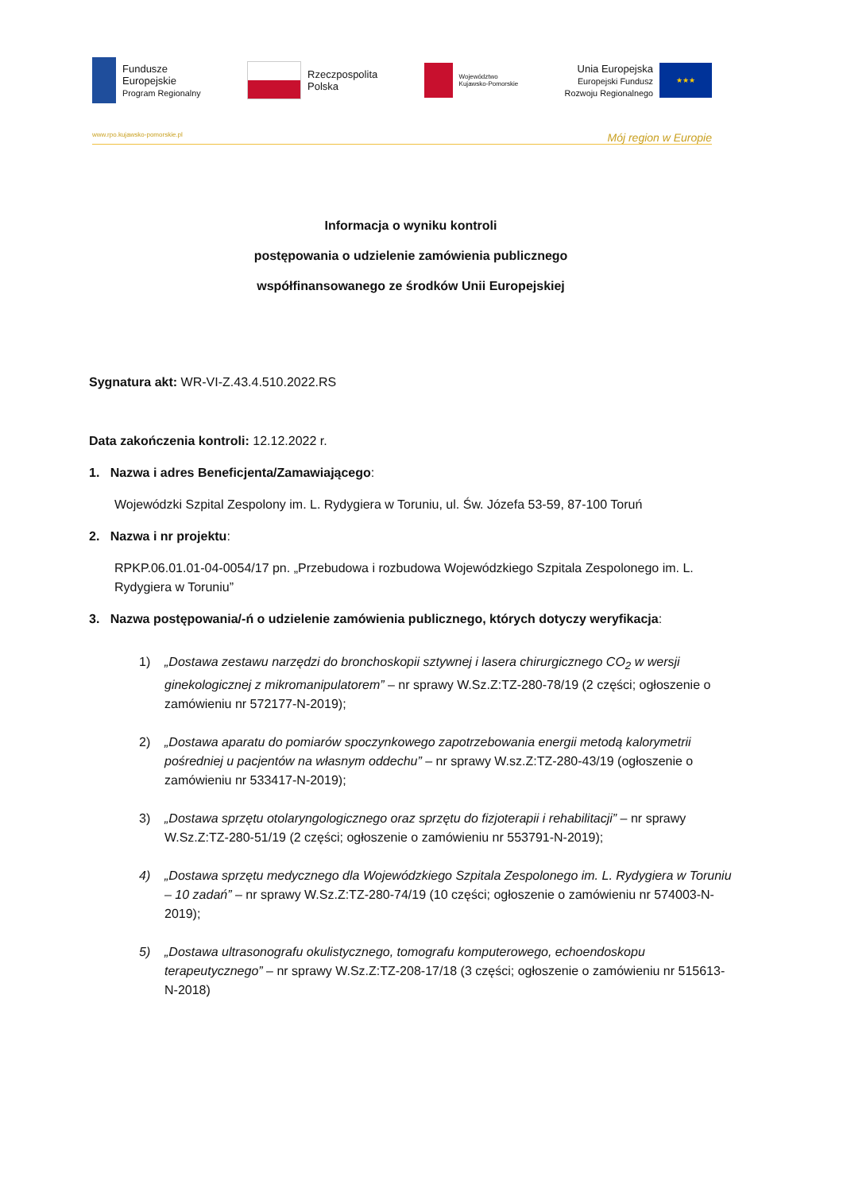Fundusze
Europejskie
Program Regionalny
Rzeczpospolita
Polska
Województwo
Kujawsko-Pomorskie
Unia Europejska
Europejski Fundusz
Rozwoju Regionalnego
★★★
www.rpo.kujawsko-pomorskie.pl Mój region w Europie
Informacja o wyniku kontroli
postępowania o udzielenie zamówienia publicznego
współfinansowanego ze środków Unii Europejskiej
Sygnatura akt: WR-VI-Z.43.4.510.2022.RS
Data zakończenia kontroli: 12.12.2022 r.
1. Nazwa i adres Beneficjenta/Zamawiającego:
Wojewódzki Szpital Zespolony im. L. Rydygiera w Toruniu, ul. Św. Józefa 53-59, 87-100 Toruń
2. Nazwa i nr projektu:
RPKP.06.01.01-04-0054/17 pn. „Przebudowa i rozbudowa Wojewódzkiego Szpitala Zespolonego im. L. Rydygiera w Toruniu”
3. Nazwa postępowania/-ń o udzielenie zamówienia publicznego, których dotyczy weryfikacja:
1) „Dostawa zestawu narzędzi do bronchoskopii sztywnej i lasera chirurgicznego CO<sub>2</sub> w wersji ginekologicznej z mikromanipulatorem” – nr sprawy W.Sz.Z:TZ-280-78/19 (2 części; ogłoszenie o zamówieniu nr 572177-N-2019);
2) „Dostawa aparatu do pomiarów spoczynkowego zapotrzebowania energii metodą kalorymetrii pośredniej u pacjentów na własnym oddechu” – nr sprawy W.sz.Z:TZ-280-43/19 (ogłoszenie o zamówieniu nr 533417-N-2019);
3) „Dostawa sprzętu otolaryngologicznego oraz sprzętu do fizjoterapii i rehabilitacji” – nr sprawy W.Sz.Z:TZ-280-51/19 (2 części; ogłoszenie o zamówieniu nr 553791-N-2019);
4) „Dostawa sprzętu medycznego dla Wojewódzkiego Szpitala Zespolonego im. L. Rydygiera w Toruniu – 10 zadań” – nr sprawy W.Sz.Z:TZ-280-74/19 (10 części; ogłoszenie o zamówieniu nr 574003-N-2019);
5) „Dostawa ultrasonografu okulistycznego, tomografu komputerowego, echoendoskopu terapeutycznego” – nr sprawy W.Sz.Z:TZ-208-17/18 (3 części; ogłoszenie o zamówieniu nr 515613-N-2018)